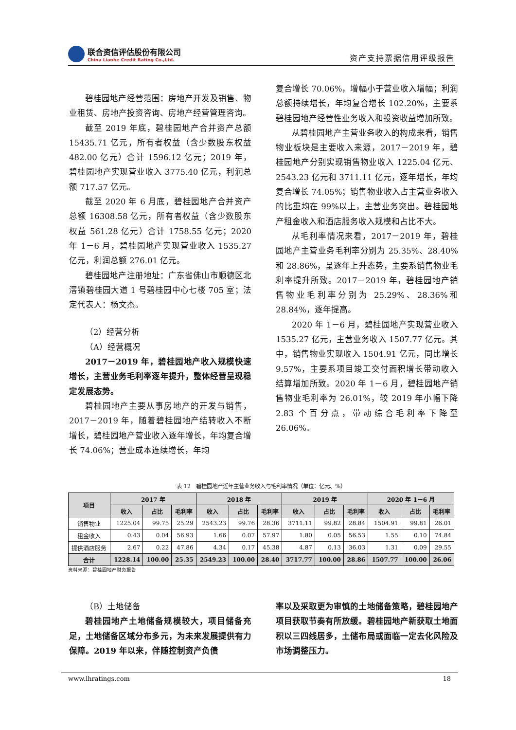联合资信评估股份有限公司
China Lianhe Credit Rating Co.,Ltd.
资产支持票据信用评级报告
碧桂园地产经营范围：房地产开发及销售、物业租赁、房地产投资咨询、房地产经营管理咨询。
截至 2019 年底，碧桂园地产合并资产总额 15435.71 亿元，所有者权益（含少数股东权益 482.00 亿元）合计 1596.12 亿元；2019 年，碧桂园地产实现营业收入 3775.40 亿元，利润总额 717.57 亿元。
截至 2020 年 6 月底，碧桂园地产合并资产总额 16308.58 亿元，所有者权益（含少数股东权益 561.28 亿元）合计 1758.55 亿元；2020 年 1－6 月，碧桂园地产实现营业收入 1535.27 亿元，利润总额 276.01 亿元。
碧桂园地产注册地址：广东省佛山市顺德区北滘镇碧桂园大道 1 号碧桂园中心七楼 705 室；法定代表人：杨文杰。
（2）经营分析
（A）经营概况
2017－2019 年，碧桂园地产收入规模快速增长，主营业务毛利率逐年提升，整体经营呈现稳定发展态势。
碧桂园地产主要从事房地产的开发与销售，2017－2019 年，随着碧桂园地产结转收入不断增长，碧桂园地产营业收入逐年增长，年均复合增长 74.06%；营业成本连续增长，年均
复合增长 70.06%，增幅小于营业收入增幅；利润总额持续增长，年均复合增长 102.20%，主要系碧桂园地产经营性业务收入和投资收益增加所致。
从碧桂园地产主营业务收入的构成来看，销售物业板块是主要收入来源，2017－2019 年，碧桂园地产分别实现销售物业收入 1225.04 亿元、2543.23 亿元和 3711.11 亿元，逐年增长，年均复合增长 74.05%；销售物业收入占主营业务收入的比重均在 99%以上，主营业务突出。碧桂园地产租金收入和酒店服务收入规模和占比不大。
从毛利率情况来看，2017－2019 年，碧桂园地产主营业务毛利率分别为 25.35%、28.40%和 28.86%，呈逐年上升态势，主要系销售物业毛利率提升所致。2017－2019 年，碧桂园地产销售物业毛利率分别为 25.29%、28.36%和 28.84%，逐年提高。
2020 年 1－6 月，碧桂园地产实现营业收入 1535.27 亿元，主营业务收入 1507.77 亿元。其中，销售物业实现收入 1504.91 亿元，同比增长 9.57%，主要系项目竣工交付面积增长带动收入结算增加所致。2020 年 1－6 月，碧桂园地产销售物业毛利率为 26.01%，较 2019 年小幅下降 2.83 个百分点，带动综合毛利率下降至 26.06%。
表 12　碧桂园地产近年主营业务收入与毛利率情况（单位：亿元、%）
| 项目 | 2017 年 | | | 2018 年 | | | 2019 年 | | | 2020 年 1－6 月 | | |
| --- | --- | --- | --- | --- | --- | --- | --- | --- | --- | --- | --- | --- |
| | 收入 | 占比 | 毛利率 | 收入 | 占比 | 毛利率 | 收入 | 占比 | 毛利率 | 收入 | 占比 | 毛利率 |
| 销售物业 | 1225.04 | 99.75 | 25.29 | 2543.23 | 99.76 | 28.36 | 3711.11 | 99.82 | 28.84 | 1504.91 | 99.81 | 26.01 |
| 租金收入 | 0.43 | 0.04 | 56.93 | 1.66 | 0.07 | 57.97 | 1.80 | 0.05 | 56.53 | 1.55 | 0.10 | 74.84 |
| 提供酒店服务 | 2.67 | 0.22 | 47.86 | 4.34 | 0.17 | 45.38 | 4.87 | 0.13 | 36.03 | 1.31 | 0.09 | 29.55 |
| 合计 | 1228.14 | 100.00 | 25.35 | 2549.23 | 100.00 | 28.40 | 3717.77 | 100.00 | 28.86 | 1507.77 | 100.00 | 26.06 |
资料来源：碧桂园地产财务报告
（B）土地储备
碧桂园地产土地储备规模较大，项目储备充足，土地储备区域分布多元，为未来发展提供有力保障。2019 年以来，伴随控制资产负债
率以及采取更为审慎的土地储备策略，碧桂园地产项目获取节奏有所放缓。碧桂园地产新获取土地面积以三四线居多，土储布局或面临一定去化风险及市场调整压力。
www.lhratings.com 18